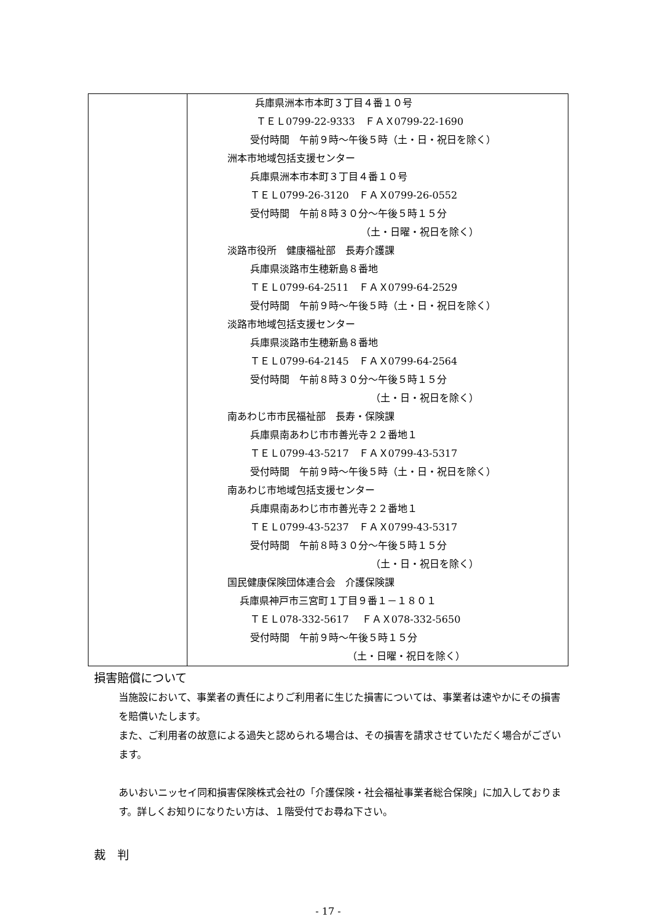| | 兵庫県洲本市本町３丁目４番１０号 ＴＥＬ0799-22-9333 ＦＡＸ0799-22-1690 受付時間 午前９時～午後５時（土・日・祝日を除く） 洲本市地域包括支援センター 兵庫県洲本市本町３丁目４番１０号 ＴＥＬ0799-26-3120 ＦＡＸ0799-26-0552 受付時間 午前８時３０分～午後５時１５分 （土・日曜・祝日を除く） 淡路市役所 健康福祉部 長寿介護課 兵庫県淡路市生穂新島８番地 ＴＥＬ0799-64-2511 ＦＡＸ0799-64-2529 受付時間 午前９時～午後５時（土・日・祝日を除く） 淡路市地域包括支援センター 兵庫県淡路市生穂新島８番地 ＴＥＬ0799-64-2145 ＦＡＸ0799-64-2564 受付時間 午前８時３０分～午後５時１５分 （土・日・祝日を除く） 南あわじ市市民福祉部 長寿・保険課 兵庫県南あわじ市市善光寺２２番地１ ＴＥＬ0799-43-5217 ＦＡＸ0799-43-5317 受付時間 午前９時～午後５時（土・日・祝日を除く） 南あわじ市地域包括支援センター 兵庫県南あわじ市市善光寺２２番地１ ＴＥＬ0799-43-5237 ＦＡＸ0799-43-5317 受付時間 午前８時３０分～午後５時１５分 （土・日・祝日を除く） 国民健康保険団体連合会 介護保険課 兵庫県神戸市三宮町１丁目９番１－１８０１ ＴＥＬ078-332-5617 ＦＡＸ078-332-5650 受付時間 午前９時～午後５時１５分 （土・日曜・祝日を除く） |
損害賠償について
当施設において、事業者の責任によりご利用者に生じた損害については、事業者は速やかにその損害を賠償いたします。
また、ご利用者の故意による過失と認められる場合は、その損害を請求させていただく場合がございます。
あいおいニッセイ同和損害保険株式会社の「介護保険・社会福祉事業者総合保険」に加入しております。詳しくお知りになりたい方は、１階受付でお尋ね下さい。
裁　判
- 17 -